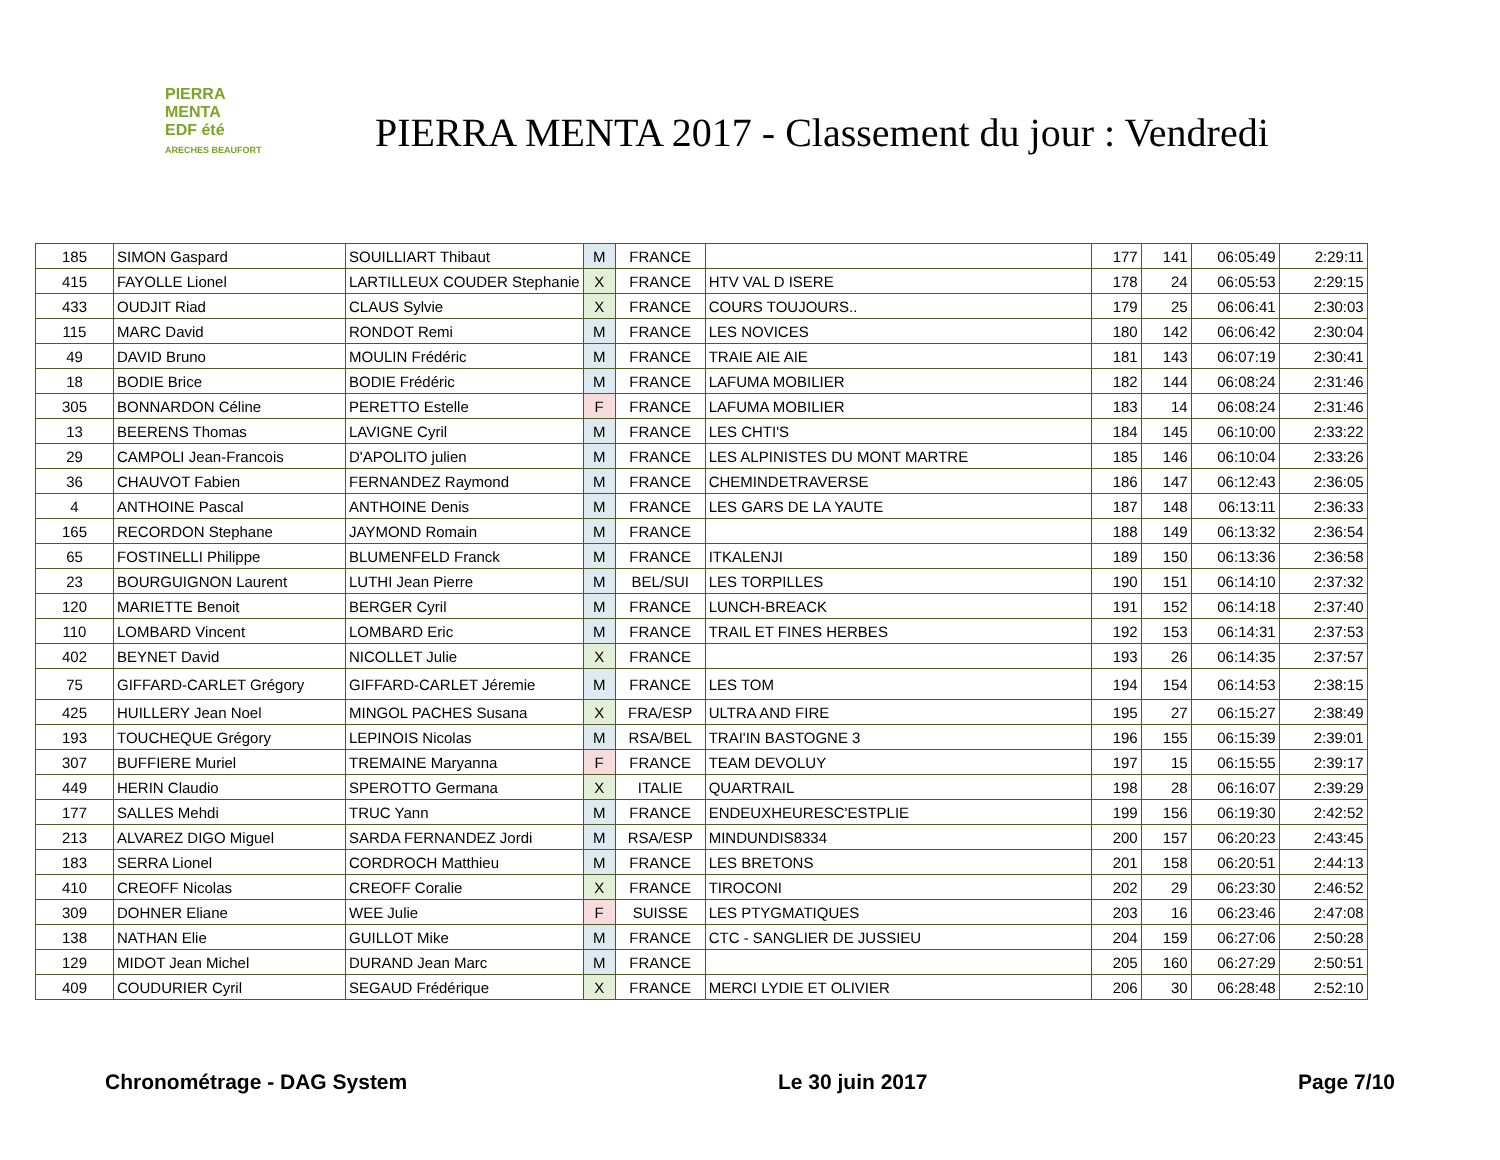PIERRA
MENTA
EDF été
ARECHES BEAUFORT
PIERRA MENTA 2017 - Classement du jour : Vendredi
| 185 | SIMON Gaspard | SOUILLIART Thibaut | M | FRANCE | | 177 | 141 | 06:05:49 | 2:29:11 |
| 415 | FAYOLLE Lionel | LARTILLEUX COUDER Stephanie | X | FRANCE | HTV VAL D ISERE | 178 | 24 | 06:05:53 | 2:29:15 |
| 433 | OUDJIT Riad | CLAUS Sylvie | X | FRANCE | COURS TOUJOURS.. | 179 | 25 | 06:06:41 | 2:30:03 |
| 115 | MARC David | RONDOT Remi | M | FRANCE | LES NOVICES | 180 | 142 | 06:06:42 | 2:30:04 |
| 49 | DAVID Bruno | MOULIN Frédéric | M | FRANCE | TRAIE AIE AIE | 181 | 143 | 06:07:19 | 2:30:41 |
| 18 | BODIE Brice | BODIE Frédéric | M | FRANCE | LAFUMA MOBILIER | 182 | 144 | 06:08:24 | 2:31:46 |
| 305 | BONNARDON Céline | PERETTO Estelle | F | FRANCE | LAFUMA MOBILIER | 183 | 14 | 06:08:24 | 2:31:46 |
| 13 | BEERENS Thomas | LAVIGNE Cyril | M | FRANCE | LES CHTI'S | 184 | 145 | 06:10:00 | 2:33:22 |
| 29 | CAMPOLI Jean-Francois | D'APOLITO julien | M | FRANCE | LES ALPINISTES DU MONT MARTRE | 185 | 146 | 06:10:04 | 2:33:26 |
| 36 | CHAUVOT Fabien | FERNANDEZ Raymond | M | FRANCE | CHEMINDETRAVERSE | 186 | 147 | 06:12:43 | 2:36:05 |
| 4 | ANTHOINE Pascal | ANTHOINE Denis | M | FRANCE | LES GARS DE LA YAUTE | 187 | 148 | 06:13:11 | 2:36:33 |
| 165 | RECORDON Stephane | JAYMOND Romain | M | FRANCE | | 188 | 149 | 06:13:32 | 2:36:54 |
| 65 | FOSTINELLI Philippe | BLUMENFELD Franck | M | FRANCE | ITKALENJI | 189 | 150 | 06:13:36 | 2:36:58 |
| 23 | BOURGUIGNON Laurent | LUTHI Jean Pierre | M | BEL/SUI | LES TORPILLES | 190 | 151 | 06:14:10 | 2:37:32 |
| 120 | MARIETTE Benoit | BERGER Cyril | M | FRANCE | LUNCH-BREACK | 191 | 152 | 06:14:18 | 2:37:40 |
| 110 | LOMBARD Vincent | LOMBARD Eric | M | FRANCE | TRAIL ET FINES HERBES | 192 | 153 | 06:14:31 | 2:37:53 |
| 402 | BEYNET David | NICOLLET Julie | X | FRANCE | | 193 | 26 | 06:14:35 | 2:37:57 |
| 75 | GIFFARD-CARLET Grégory | GIFFARD-CARLET Jéremie | M | FRANCE | LES TOM | 194 | 154 | 06:14:53 | 2:38:15 |
| 425 | HUILLERY Jean Noel | MINGOL PACHES Susana | X | FRA/ESP | ULTRA AND FIRE | 195 | 27 | 06:15:27 | 2:38:49 |
| 193 | TOUCHEQUE Grégory | LEPINOIS Nicolas | M | RSA/BEL | TRAI'IN BASTOGNE 3 | 196 | 155 | 06:15:39 | 2:39:01 |
| 307 | BUFFIERE Muriel | TREMAINE Maryanna | F | FRANCE | TEAM DEVOLUY | 197 | 15 | 06:15:55 | 2:39:17 |
| 449 | HERIN Claudio | SPEROTTO Germana | X | ITALIE | QUARTRAIL | 198 | 28 | 06:16:07 | 2:39:29 |
| 177 | SALLES Mehdi | TRUC Yann | M | FRANCE | ENDEUXHEURESC'ESTPLIE | 199 | 156 | 06:19:30 | 2:42:52 |
| 213 | ALVAREZ DIGO Miguel | SARDA FERNANDEZ Jordi | M | RSA/ESP | MINDUNDIS8334 | 200 | 157 | 06:20:23 | 2:43:45 |
| 183 | SERRA Lionel | CORDROCH Matthieu | M | FRANCE | LES BRETONS | 201 | 158 | 06:20:51 | 2:44:13 |
| 410 | CREOFF Nicolas | CREOFF Coralie | X | FRANCE | TIROCONI | 202 | 29 | 06:23:30 | 2:46:52 |
| 309 | DOHNER Eliane | WEE Julie | F | SUISSE | LES PTYGMATIQUES | 203 | 16 | 06:23:46 | 2:47:08 |
| 138 | NATHAN Elie | GUILLOT Mike | M | FRANCE | CTC - SANGLIER DE JUSSIEU | 204 | 159 | 06:27:06 | 2:50:28 |
| 129 | MIDOT Jean Michel | DURAND Jean Marc | M | FRANCE | | 205 | 160 | 06:27:29 | 2:50:51 |
| 409 | COUDURIER Cyril | SEGAUD Frédérique | X | FRANCE | MERCI LYDIE ET OLIVIER | 206 | 30 | 06:28:48 | 2:52:10 |
Chronométrage - DAG System Le 30 juin 2017 Page 7/10